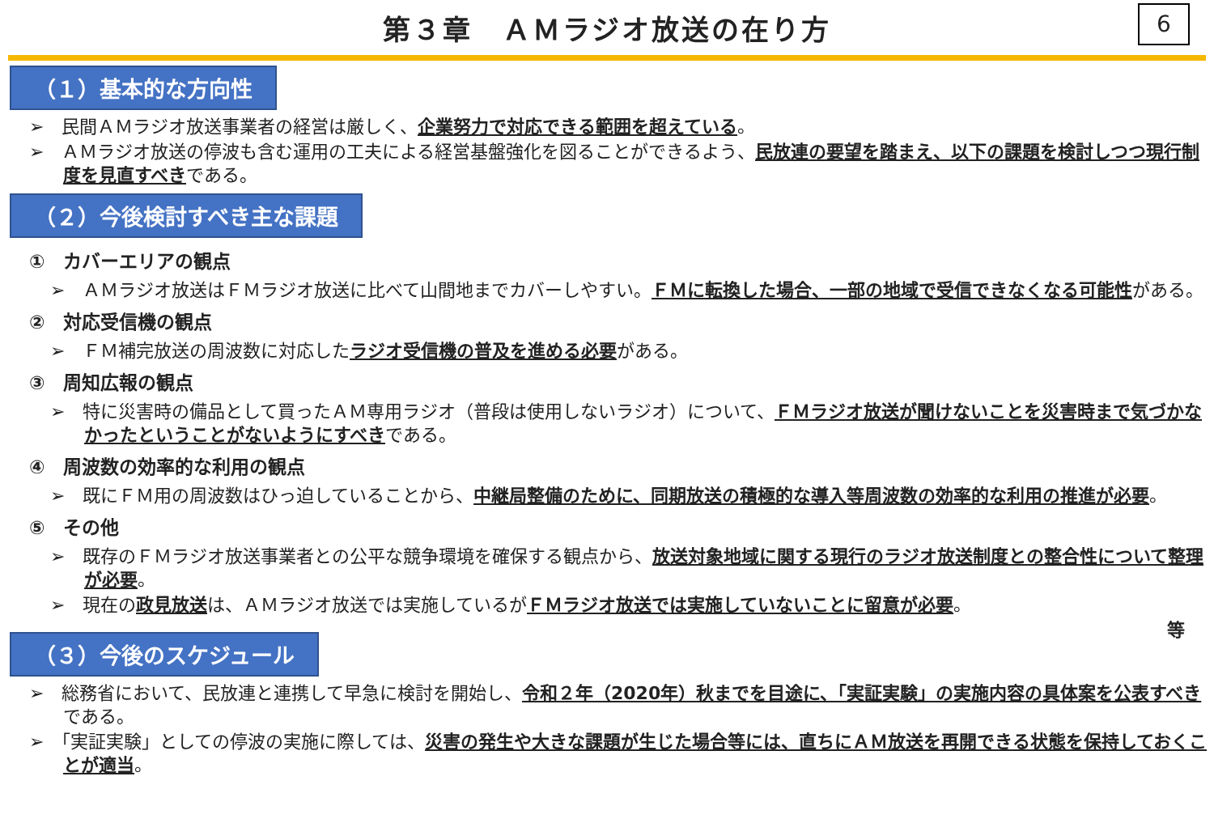第３章　ＡＭラジオ放送の在り方
6
（１）基本的な方向性
➢　民間ＡＭラジオ放送事業者の経営は厳しく、企業努力で対応できる範囲を超えている。
➢　ＡＭラジオ放送の停波も含む運用の工夫による経営基盤強化を図ることができるよう、民放連の要望を踏まえ、以下の課題を検討しつつ現行制度を見直すべきである。
（２）今後検討すべき主な課題
①　カバーエリアの観点
➢　ＡＭラジオ放送はＦＭラジオ放送に比べて山間地までカバーしやすい。ＦＭに転換した場合、一部の地域で受信できなくなる可能性がある。
②　対応受信機の観点
➢　ＦＭ補完放送の周波数に対応したラジオ受信機の普及を進める必要がある。
③　周知広報の観点
➢　特に災害時の備品として買ったＡＭ専用ラジオ（普段は使用しないラジオ）について、ＦＭラジオ放送が聞けないことを災害時まで気づかなかったということがないようにすべきである。
④　周波数の効率的な利用の観点
➢　既にＦＭ用の周波数はひっ迫していることから、中継局整備のために、同期放送の積極的な導入等周波数の効率的な利用の推進が必要。
⑤　その他
➢　既存のＦＭラジオ放送事業者との公平な競争環境を確保する観点から、放送対象地域に関する現行のラジオ放送制度との整合性について整理が必要。
➢　現在の政見放送は、ＡＭラジオ放送では実施しているがＦＭラジオ放送では実施していないことに留意が必要。
等
（３）今後のスケジュール
➢　総務省において、民放連と連携して早急に検討を開始し、令和２年（2020年）秋までを目途に、「実証実験」の実施内容の具体案を公表すべきである。
➢　「実証実験」としての停波の実施に際しては、災害の発生や大きな課題が生じた場合等には、直ちにＡＭ放送を再開できる状態を保持しておくことが適当。